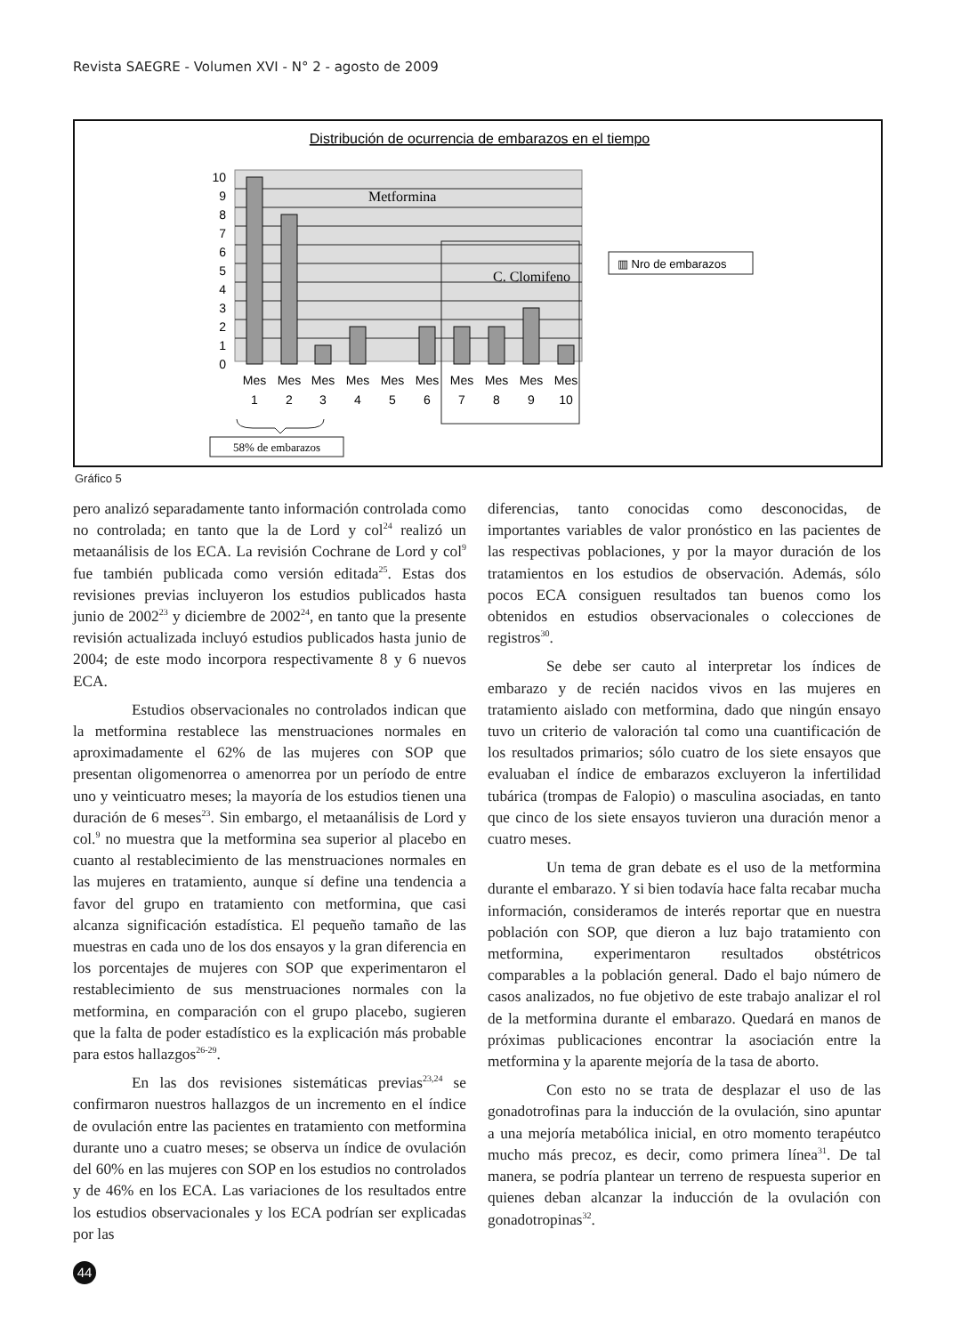Revista SAEGRE - Volumen XVI - N° 2 - agosto de 2009
Distribución de ocurrencia de embarazos en el tiempo
0
1
2
3
4
5
6
7
8
9
10
Metformina
C. Clomifeno
Mes
1
Mes
2
Mes
3
Mes
4
Mes
5
Mes
6
Mes
7
Mes
8
Mes
9
Mes
10
▥ Nro de embarazos
58% de embarazos
Gráfico 5
pero analizó separadamente tanto información controlada como no controlada; en tanto que la de Lord y col<sup>24</sup> realizó un metaanálisis de los ECA. La revisión Cochrane de Lord y col<sup>9</sup> fue también publicada como versión editada<sup>25</sup>. Estas dos revisiones previas incluyeron los estudios publicados hasta junio de 2002<sup>23</sup> y diciembre de 2002<sup>24</sup>, en tanto que la presente revisión actualizada incluyó estudios publicados hasta junio de 2004; de este modo incorpora respectivamente 8 y 6 nuevos ECA.
Estudios observacionales no controlados indican que la metformina restablece las menstruaciones normales en aproximadamente el 62% de las mujeres con SOP que presentan oligomenorrea o amenorrea por un período de entre uno y veinticuatro meses; la mayoría de los estudios tienen una duración de 6 meses<sup>23</sup>. Sin embargo, el metaanálisis de Lord y col.<sup>9</sup> no muestra que la metformina sea superior al placebo en cuanto al restablecimiento de las menstruaciones normales en las mujeres en tratamiento, aunque sí define una tendencia a favor del grupo en tratamiento con metformina, que casi alcanza significación estadística. El pequeño tamaño de las muestras en cada uno de los dos ensayos y la gran diferencia en los porcentajes de mujeres con SOP que experimentaron el restablecimiento de sus menstruaciones normales con la metformina, en comparación con el grupo placebo, sugieren que la falta de poder estadístico es la explicación más probable para estos hallazgos<sup>26-29</sup>.
En las dos revisiones sistemáticas previas<sup>23,24</sup> se confirmaron nuestros hallazgos de un incremento en el índice de ovulación entre las pacientes en tratamiento con metformina durante uno a cuatro meses; se observa un índice de ovulación del 60% en las mujeres con SOP en los estudios no controlados y de 46% en los ECA. Las variaciones de los resultados entre los estudios observacionales y los ECA podrían ser explicadas por las
diferencias, tanto conocidas como desconocidas, de importantes variables de valor pronóstico en las pacientes de las respectivas poblaciones, y por la mayor duración de los tratamientos en los estudios de observación. Además, sólo pocos ECA consiguen resultados tan buenos como los obtenidos en estudios observacionales o colecciones de registros<sup>30</sup>.
Se debe ser cauto al interpretar los índices de embarazo y de recién nacidos vivos en las mujeres en tratamiento aislado con metformina, dado que ningún ensayo tuvo un criterio de valoración tal como una cuantificación de los resultados primarios; sólo cuatro de los siete ensayos que evaluaban el índice de embarazos excluyeron la infertilidad tubárica (trompas de Falopio) o masculina asociadas, en tanto que cinco de los siete ensayos tuvieron una duración menor a cuatro meses.
Un tema de gran debate es el uso de la metformina durante el embarazo. Y si bien todavía hace falta recabar mucha información, consideramos de interés reportar que en nuestra población con SOP, que dieron a luz bajo tratamiento con metformina, experimentaron resultados obstétricos comparables a la población general. Dado el bajo número de casos analizados, no fue objetivo de este trabajo analizar el rol de la metformina durante el embarazo. Quedará en manos de próximas publicaciones encontrar la asociación entre la metformina y la aparente mejoría de la tasa de aborto.
Con esto no se trata de desplazar el uso de las gonadotrofinas para la inducción de la ovulación, sino apuntar a una mejoría metabólica inicial, en otro momento terapéutco mucho más precoz, es decir, como primera línea<sup>31</sup>. De tal manera, se podría plantear un terreno de respuesta superior en quienes deban alcanzar la inducción de la ovulación con gonadotropinas<sup>32</sup>.
44